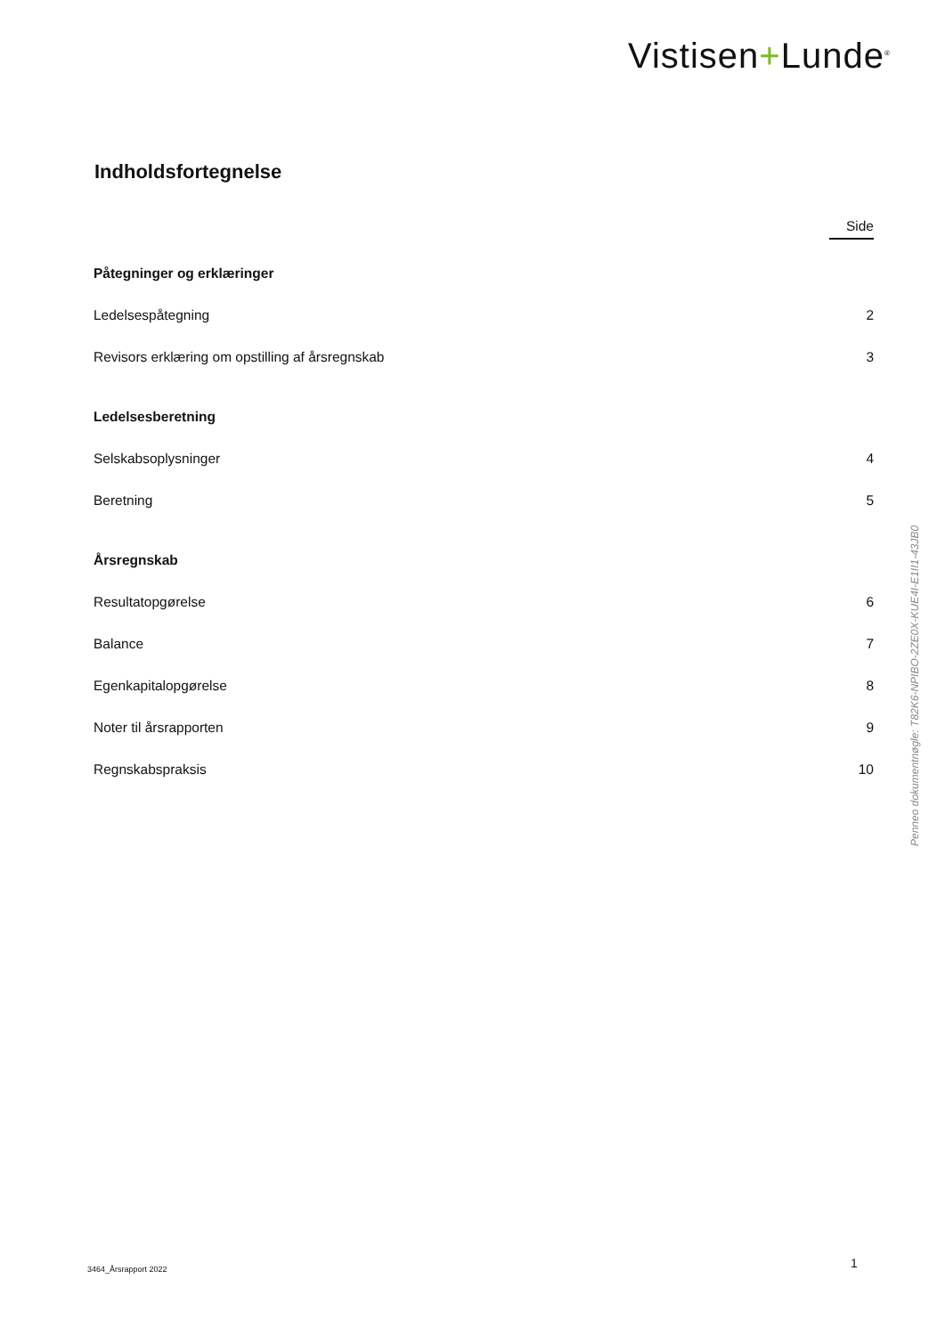Vistisen+Lunde<sup>®</sup>
Indholdsfortegnelse
Side
Påtegninger og erklæringer
Ledelsespåtegning 2
Revisors erklæring om opstilling af årsregnskab 3
Ledelsesberetning
Selskabsoplysninger 4
Beretning 5
Årsregnskab
Resultatopgørelse 6
Balance 7
Egenkapitalopgørelse 8
Noter til årsrapporten 9
Regnskabspraksis 10
Penneo dokumentnøgle: T82K6-NPIBO-2ZE0X-KUE4I-E1II1-43JB0
3464_Årsrapport 2022 1